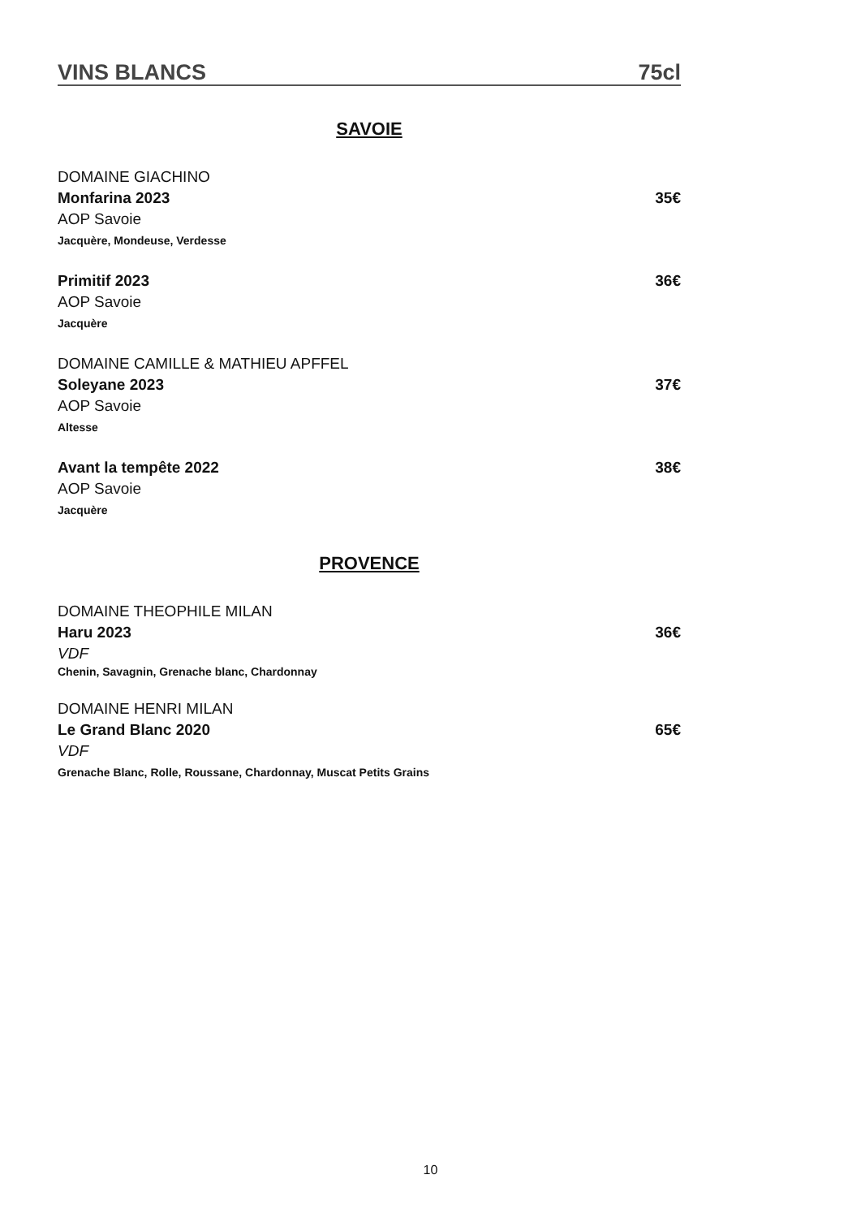VINS BLANCS 75cl
SAVOIE
DOMAINE GIACHINO
Monfarina 2023 35€
AOP Savoie
Jacquère, Mondeuse, Verdesse
Primitif 2023 36€
AOP Savoie
Jacquère
DOMAINE CAMILLE & MATHIEU APFFEL
Soleyane 2023 37€
AOP Savoie
Altesse
Avant la tempête 2022 38€
AOP Savoie
Jacquère
PROVENCE
DOMAINE THEOPHILE MILAN
Haru 2023 36€
VDF
Chenin, Savagnin, Grenache blanc, Chardonnay
DOMAINE HENRI MILAN
Le Grand Blanc 2020 65€
VDF
Grenache Blanc, Rolle, Roussane, Chardonnay, Muscat Petits Grains
10